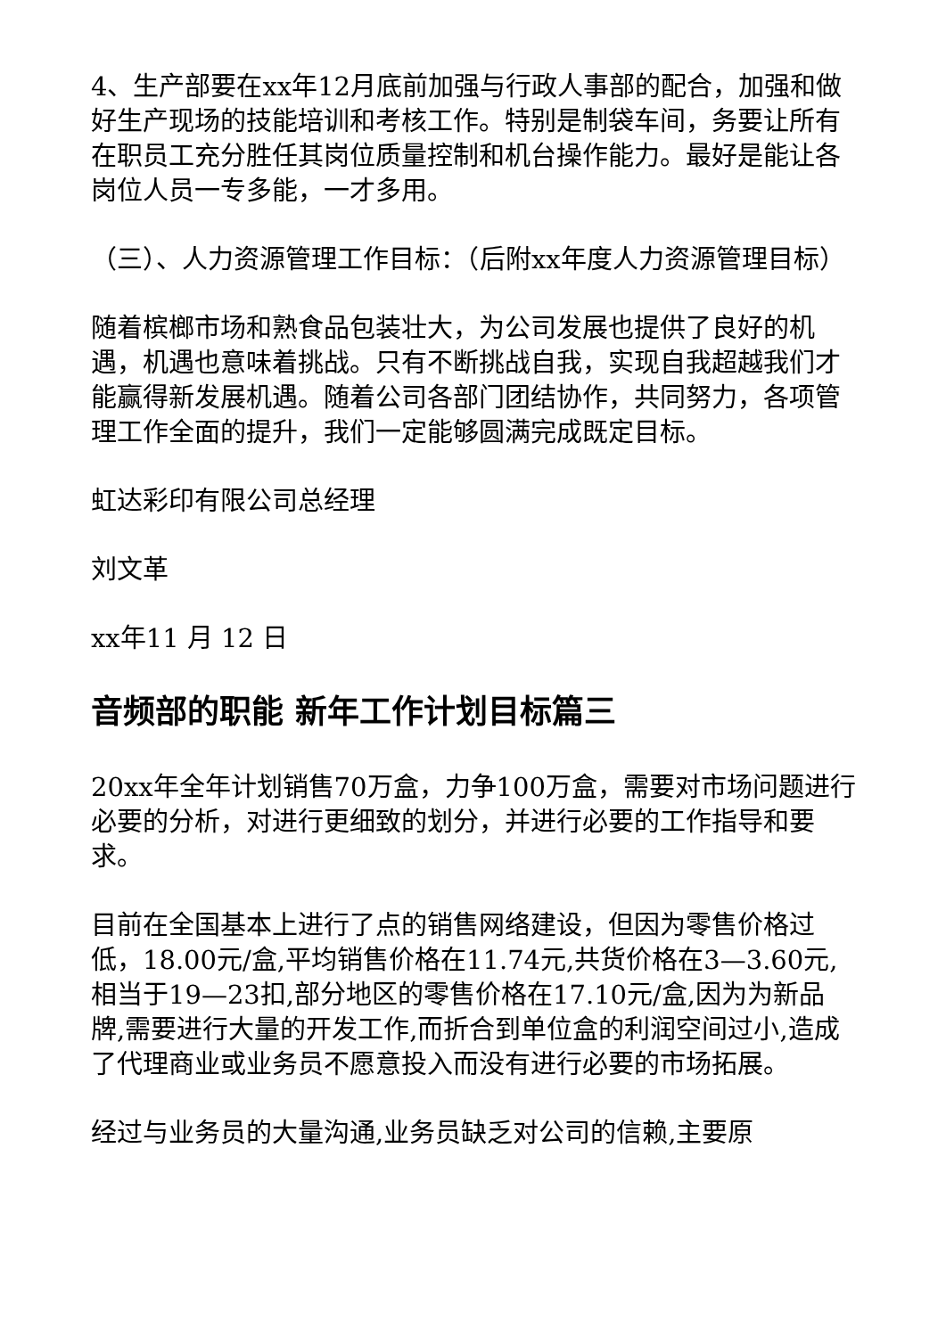4、生产部要在xx年12月底前加强与行政人事部的配合，加强和做好生产现场的技能培训和考核工作。特别是制袋车间，务要让所有在职员工充分胜任其岗位质量控制和机台操作能力。最好是能让各岗位人员一专多能，一才多用。
（三）、人力资源管理工作目标：（后附xx年度人力资源管理目标）
随着槟榔市场和熟食品包装壮大，为公司发展也提供了良好的机遇，机遇也意味着挑战。只有不断挑战自我，实现自我超越我们才能赢得新发展机遇。随着公司各部门团结协作，共同努力，各项管理工作全面的提升，我们一定能够圆满完成既定目标。
虹达彩印有限公司总经理
刘文革
xx年11 月 12 日
音频部的职能 新年工作计划目标篇三
20xx年全年计划销售70万盒，力争100万盒，需要对市场问题进行必要的分析，对进行更细致的划分，并进行必要的工作指导和要求。
目前在全国基本上进行了点的销售网络建设，但因为零售价格过低，18.00元/盒,平均销售价格在11.74元,共货价格在3—3.60元,相当于19—23扣,部分地区的零售价格在17.10元/盒,因为为新品牌,需要进行大量的开发工作,而折合到单位盒的利润空间过小,造成了代理商业或业务员不愿意投入而没有进行必要的市场拓展。
经过与业务员的大量沟通,业务员缺乏对公司的信赖,主要原